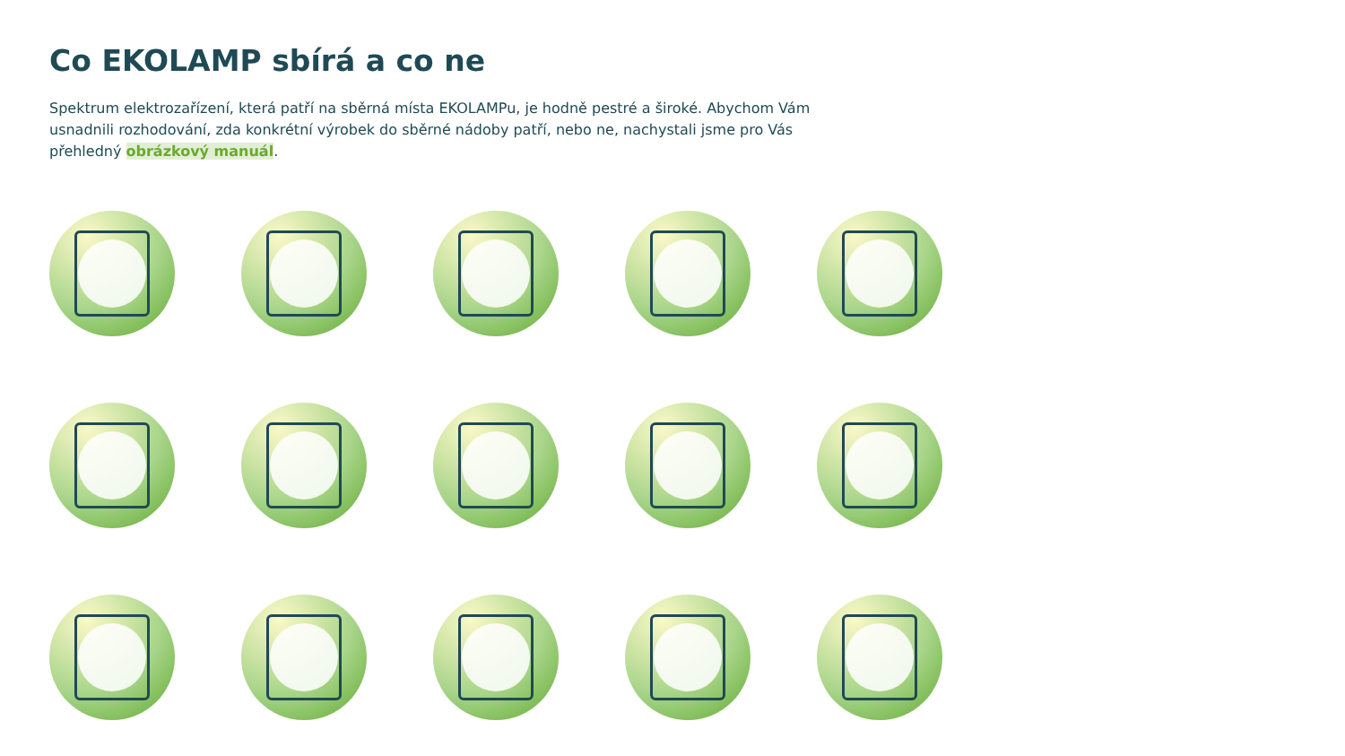Co EKOLAMP sbírá a co ne
Spektrum elektrozařízení, která patří na sběrná místa EKOLAMPu, je hodně pestré a široké. Abychom Vám usnadnili rozhodování, zda konkrétní výrobek do sběrné nádoby patří, nebo ne, nachystali jsme pro Vás přehledný obrázkový manuál.